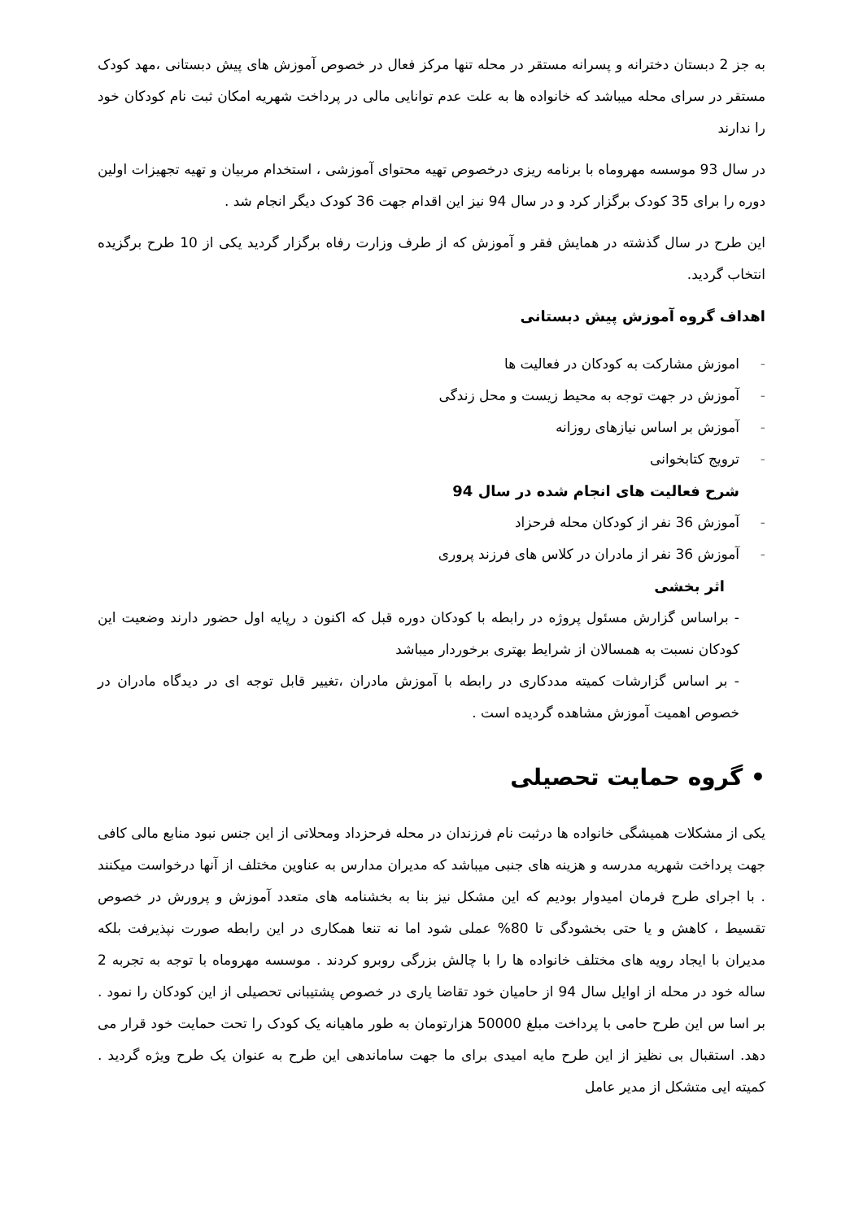به جز 2 دبستان دخترانه و پسرانه مستقر در محله تنها مرکز فعال در خصوص آموزش های پیش دبستانی ،مهد کودک مستقر در سرای محله میباشد که خانواده ها به علت عدم توانایی مالی در پرداخت شهریه امکان ثبت نام کودکان خود را ندارند
در سال 93 موسسه مهروماه با برنامه ریزی درخصوص تهیه محتوای آموزشی ، استخدام مربیان و تهیه تجهیزات اولین دوره را برای 35 کودک برگزار کرد و در سال 94 نیز این اقدام جهت 36 کودک دیگر انجام شد .
این طرح در سال گذشته در همایش فقر و آموزش که از طرف وزارت رفاه برگزار گردید یکی از 10 طرح برگزیده انتخاب گردید.
اهداف گروه آموزش پیش دبستانی
- اموزش مشارکت به کودکان در فعالیت ها
- آموزش در جهت توجه به محیط زیست و محل زندگی
- آموزش بر اساس نیازهای روزانه
- ترویج کتابخوانی
شرح فعالیت های انجام شده در سال 94
- آموزش 36 نفر از کودکان محله فرحزاد
- آموزش 36 نفر از مادران در کلاس های فرزند پروری
اثر بخشی
- براساس گزارش مسئول پروژه در رابطه با کودکان دوره قبل که اکنون د رپایه اول حضور دارند وضعیت این کودکان نسبت به همسالان از شرایط بهتری برخوردار میباشد
- بر اساس گزارشات کمیته مددکاری در رابطه با آموزش مادران ،تغییر قابل توجه ای در دیدگاه مادران در خصوص اهمیت آموزش مشاهده گردیده است .
• گروه حمایت تحصیلی
یکی از مشکلات همیشگی خانواده ها درثبت نام فرزندان در محله فرحزداد ومحلاتی از این جنس نبود منابع مالی کافی جهت پرداخت شهریه مدرسه و هزینه های جنبی میباشد که مدیران مدارس به عناوین مختلف از آنها درخواست میکنند . با اجرای طرح فرمان امیدوار بودیم که این مشکل نیز بنا به بخشنامه های متعدد آموزش و پرورش در خصوص تقسیط ، کاهش و یا حتی بخشودگی تا 80% عملی شود اما نه تنعا همکاری در این رابطه صورت نپذیرفت بلکه مدیران با ایجاد رویه های مختلف خانواده ها را با چالش بزرگی روبرو کردند . موسسه مهروماه با توجه به تجربه 2 ساله خود در محله از اوایل سال 94 از حامیان خود تقاضا یاری در خصوص پشتیبانی تحصیلی از این کودکان را نمود . بر اسا س این طرح حامی با پرداخت مبلغ 50000 هزارتومان به طور ماهیانه یک کودک را تحت حمایت خود قرار می دهد. استقبال بی نظیز از این طرح مایه امیدی برای ما جهت ساماندهی این طرح به عنوان یک طرح ویژه گردید . کمیته ایی متشکل از مدیر عامل